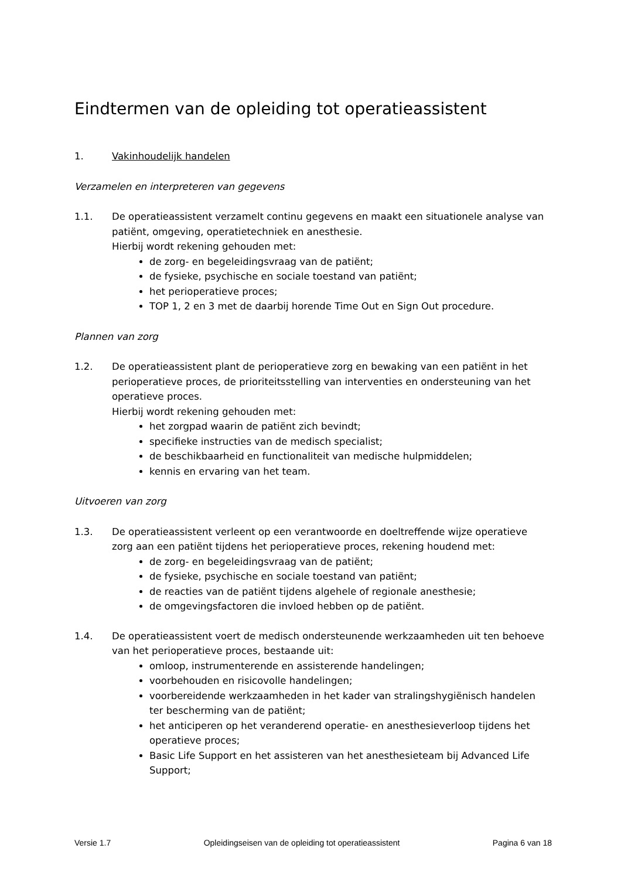Eindtermen van de opleiding tot operatieassistent
1. Vakinhoudelijk handelen
Verzamelen en interpreteren van gegevens
1.1. De operatieassistent verzamelt continu gegevens en maakt een situationele analyse van patiënt, omgeving, operatietechniek en anesthesie.
Hierbij wordt rekening gehouden met:
de zorg- en begeleidingsvraag van de patiënt;
de fysieke, psychische en sociale toestand van patiënt;
het perioperatieve proces;
TOP 1, 2 en 3 met de daarbij horende Time Out en Sign Out procedure.
Plannen van zorg
1.2. De operatieassistent plant de perioperatieve zorg en bewaking van een patiënt in het perioperatieve proces, de prioriteitsstelling van interventies en ondersteuning van het operatieve proces.
Hierbij wordt rekening gehouden met:
het zorgpad waarin de patiënt zich bevindt;
specifieke instructies van de medisch specialist;
de beschikbaarheid en functionaliteit van medische hulpmiddelen;
kennis en ervaring van het team.
Uitvoeren van zorg
1.3. De operatieassistent verleent op een verantwoorde en doeltreffende wijze operatieve zorg aan een patiënt tijdens het perioperatieve proces, rekening houdend met:
de zorg- en begeleidingsvraag van de patiënt;
de fysieke, psychische en sociale toestand van patiënt;
de reacties van de patiënt tijdens algehele of regionale anesthesie;
de omgevingsfactoren die invloed hebben op de patiënt.
1.4. De operatieassistent voert de medisch ondersteunende werkzaamheden uit ten behoeve van het perioperatieve proces, bestaande uit:
omloop, instrumenterende en assisterende handelingen;
voorbehouden en risicovolle handelingen;
voorbereidende werkzaamheden in het kader van stralingshygiënisch handelen ter bescherming van de patiënt;
het anticiperen op het veranderend operatie- en anesthesieverloop tijdens het operatieve proces;
Basic Life Support en het assisteren van het anesthesieteam bij Advanced Life Support;
Versie 1.7 Opleidingseisen van de opleiding tot operatieassistent Pagina 6 van 18